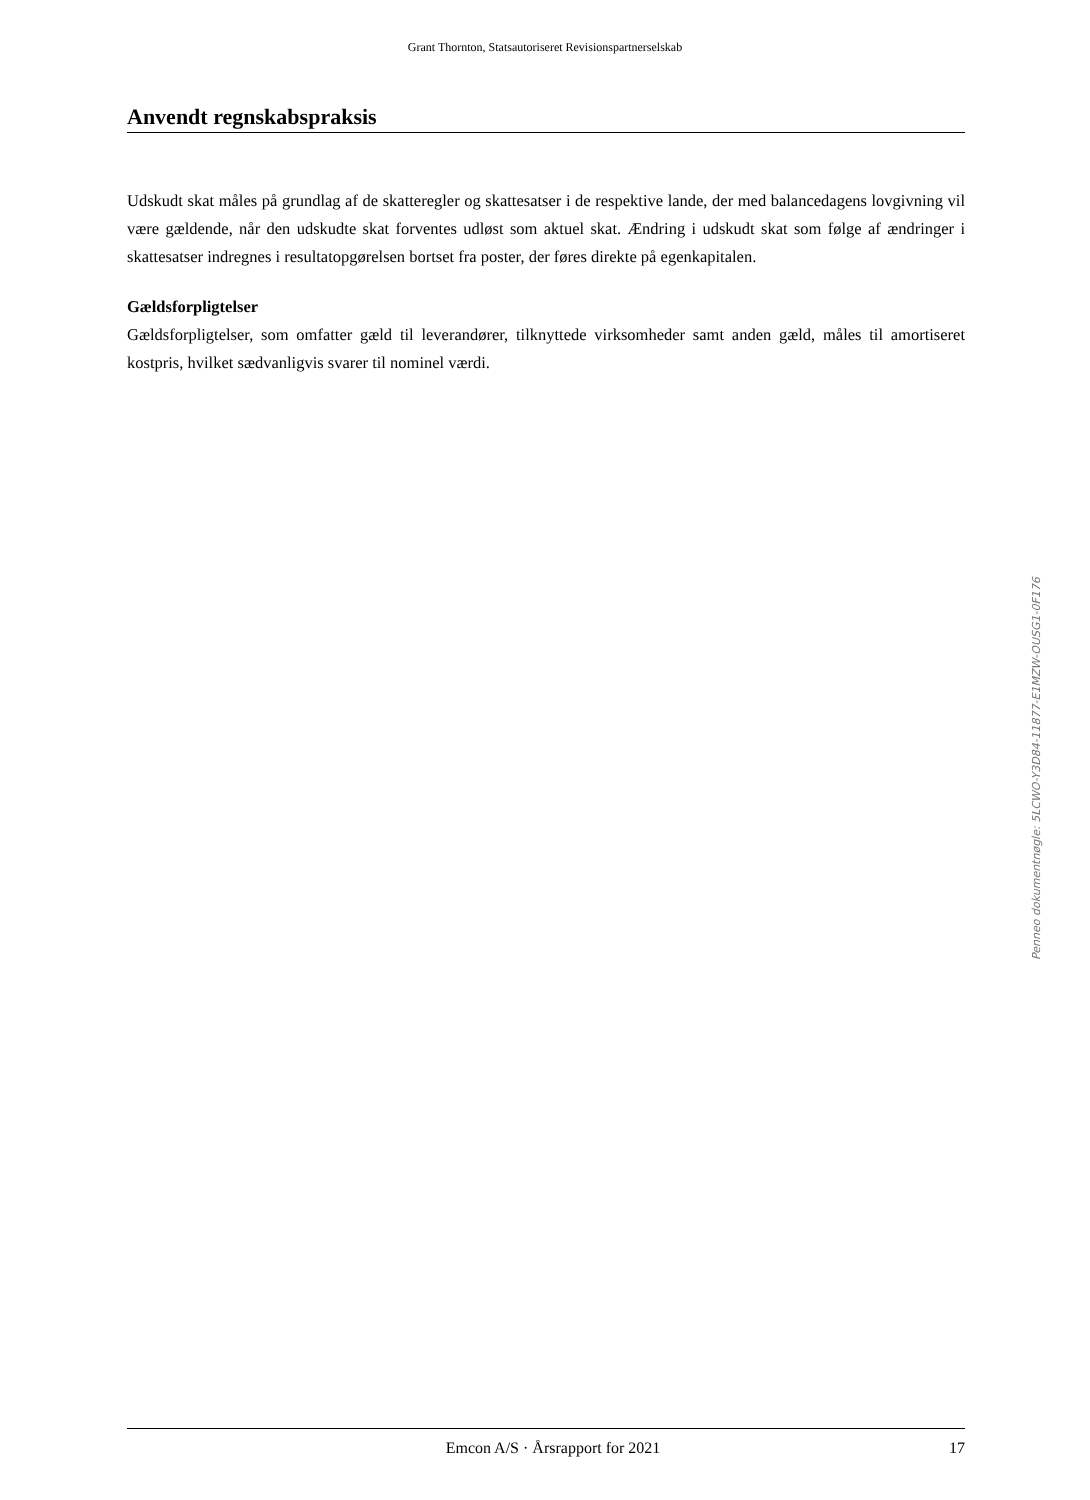Grant Thornton, Statsautoriseret Revisionspartnerselskab
Anvendt regnskabspraksis
Udskudt skat måles på grundlag af de skatteregler og skattesatser i de respektive lande, der med balance­dagens lovgivning vil være gældende, når den udskudte skat forventes udløst som aktuel skat. Ændring i udskudt skat som følge af ændringer i skattesatser indregnes i resultatopgørelsen bortset fra poster, der føres direkte på egenkapitalen.
Gældsforpligtelser
Gældsforpligtelser, som omfatter gæld til leverandører, tilknyttede virksomheder samt anden gæld, måles til amortiseret kostpris, hvilket sædvanligvis svarer til nominel værdi.
Penneo dokumentnøgle: 5LCWO-Y3D84-11877-E1MZW-OUSG1-0F176
Emcon A/S · Årsrapport for 2021 17